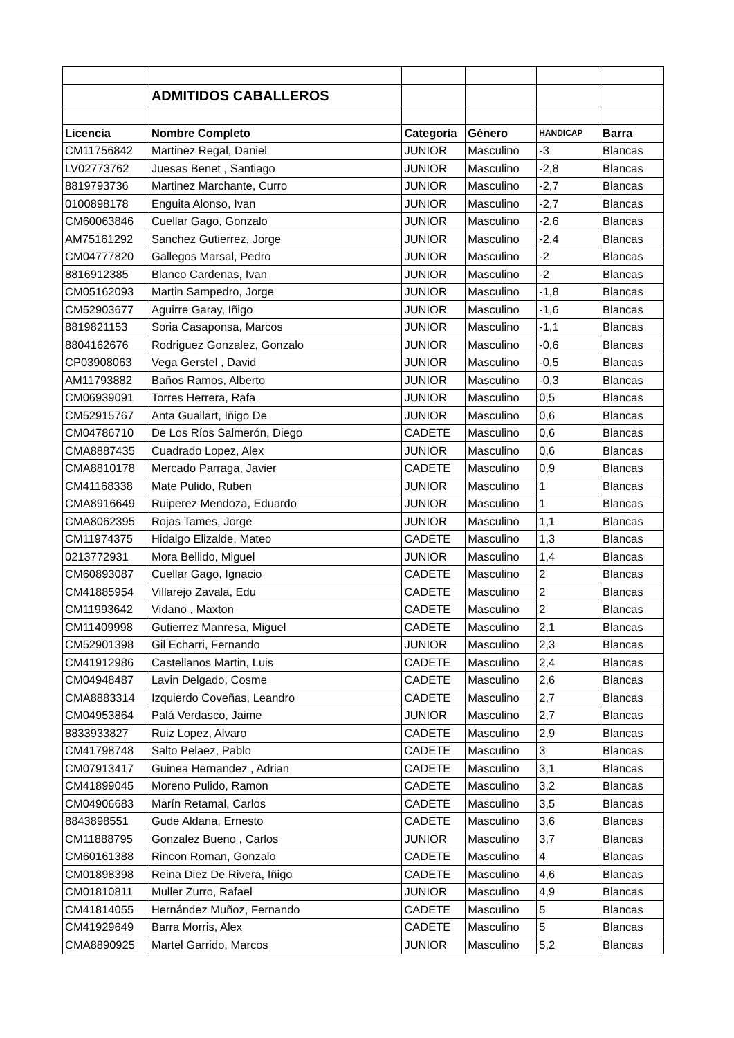| | ADMITIDOS CABALLEROS | | | | |
| Licencia | Nombre Completo | Categoría | Género | HANDICAP | Barra |
| CM11756842 | Martinez Regal, Daniel | JUNIOR | Masculino | -3 | Blancas |
| LV02773762 | Juesas Benet , Santiago | JUNIOR | Masculino | -2,8 | Blancas |
| 8819793736 | Martinez Marchante, Curro | JUNIOR | Masculino | -2,7 | Blancas |
| 0100898178 | Enguita Alonso, Ivan | JUNIOR | Masculino | -2,7 | Blancas |
| CM60063846 | Cuellar Gago, Gonzalo | JUNIOR | Masculino | -2,6 | Blancas |
| AM75161292 | Sanchez Gutierrez, Jorge | JUNIOR | Masculino | -2,4 | Blancas |
| CM04777820 | Gallegos Marsal, Pedro | JUNIOR | Masculino | -2 | Blancas |
| 8816912385 | Blanco Cardenas, Ivan | JUNIOR | Masculino | -2 | Blancas |
| CM05162093 | Martin Sampedro, Jorge | JUNIOR | Masculino | -1,8 | Blancas |
| CM52903677 | Aguirre Garay, Iñigo | JUNIOR | Masculino | -1,6 | Blancas |
| 8819821153 | Soria Casaponsa, Marcos | JUNIOR | Masculino | -1,1 | Blancas |
| 8804162676 | Rodriguez Gonzalez, Gonzalo | JUNIOR | Masculino | -0,6 | Blancas |
| CP03908063 | Vega Gerstel , David | JUNIOR | Masculino | -0,5 | Blancas |
| AM11793882 | Baños Ramos, Alberto | JUNIOR | Masculino | -0,3 | Blancas |
| CM06939091 | Torres Herrera, Rafa | JUNIOR | Masculino | 0,5 | Blancas |
| CM52915767 | Anta Guallart, Iñigo De | JUNIOR | Masculino | 0,6 | Blancas |
| CM04786710 | De Los Ríos Salmerón, Diego | CADETE | Masculino | 0,6 | Blancas |
| CMA8887435 | Cuadrado Lopez, Alex | JUNIOR | Masculino | 0,6 | Blancas |
| CMA8810178 | Mercado Parraga, Javier | CADETE | Masculino | 0,9 | Blancas |
| CM41168338 | Mate Pulido, Ruben | JUNIOR | Masculino | 1 | Blancas |
| CMA8916649 | Ruiperez Mendoza, Eduardo | JUNIOR | Masculino | 1 | Blancas |
| CMA8062395 | Rojas Tames, Jorge | JUNIOR | Masculino | 1,1 | Blancas |
| CM11974375 | Hidalgo Elizalde, Mateo | CADETE | Masculino | 1,3 | Blancas |
| 0213772931 | Mora Bellido, Miguel | JUNIOR | Masculino | 1,4 | Blancas |
| CM60893087 | Cuellar Gago, Ignacio | CADETE | Masculino | 2 | Blancas |
| CM41885954 | Villarejo Zavala, Edu | CADETE | Masculino | 2 | Blancas |
| CM11993642 | Vidano , Maxton | CADETE | Masculino | 2 | Blancas |
| CM11409998 | Gutierrez Manresa, Miguel | CADETE | Masculino | 2,1 | Blancas |
| CM52901398 | Gil Echarri, Fernando | JUNIOR | Masculino | 2,3 | Blancas |
| CM41912986 | Castellanos Martin, Luis | CADETE | Masculino | 2,4 | Blancas |
| CM04948487 | Lavin Delgado, Cosme | CADETE | Masculino | 2,6 | Blancas |
| CMA8883314 | Izquierdo Coveñas, Leandro | CADETE | Masculino | 2,7 | Blancas |
| CM04953864 | Palá Verdasco, Jaime | JUNIOR | Masculino | 2,7 | Blancas |
| 8833933827 | Ruiz Lopez, Alvaro | CADETE | Masculino | 2,9 | Blancas |
| CM41798748 | Salto Pelaez, Pablo | CADETE | Masculino | 3 | Blancas |
| CM07913417 | Guinea Hernandez , Adrian | CADETE | Masculino | 3,1 | Blancas |
| CM41899045 | Moreno Pulido, Ramon | CADETE | Masculino | 3,2 | Blancas |
| CM04906683 | Marín Retamal, Carlos | CADETE | Masculino | 3,5 | Blancas |
| 8843898551 | Gude Aldana, Ernesto | CADETE | Masculino | 3,6 | Blancas |
| CM11888795 | Gonzalez Bueno , Carlos | JUNIOR | Masculino | 3,7 | Blancas |
| CM60161388 | Rincon Roman, Gonzalo | CADETE | Masculino | 4 | Blancas |
| CM01898398 | Reina Diez De Rivera, Iñigo | CADETE | Masculino | 4,6 | Blancas |
| CM01810811 | Muller Zurro, Rafael | JUNIOR | Masculino | 4,9 | Blancas |
| CM41814055 | Hernández Muñoz, Fernando | CADETE | Masculino | 5 | Blancas |
| CM41929649 | Barra Morris, Alex | CADETE | Masculino | 5 | Blancas |
| CMA8890925 | Martel Garrido, Marcos | JUNIOR | Masculino | 5,2 | Blancas |